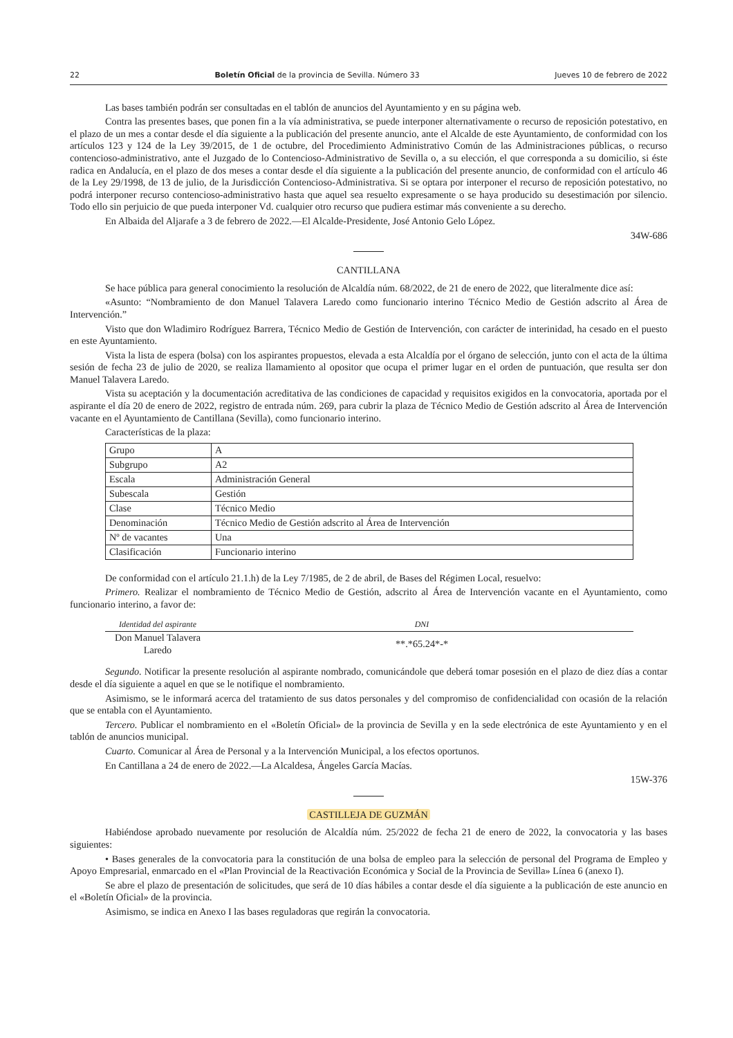22 Boletín Oficial de la provincia de Sevilla. Número 33 Jueves 10 de febrero de 2022
Las bases también podrán ser consultadas en el tablón de anuncios del Ayuntamiento y en su página web.
Contra las presentes bases, que ponen fin a la vía administrativa, se puede interponer alternativamente o recurso de reposición potestativo, en el plazo de un mes a contar desde el día siguiente a la publicación del presente anuncio, ante el Alcalde de este Ayuntamiento, de conformidad con los artículos 123 y 124 de la Ley 39/2015, de 1 de octubre, del Procedimiento Administrativo Común de las Administraciones públicas, o recurso contencioso-administrativo, ante el Juzgado de lo Contencioso-Administrativo de Sevilla o, a su elección, el que corresponda a su domicilio, si éste radica en Andalucía, en el plazo de dos meses a contar desde el día siguiente a la publicación del presente anuncio, de conformidad con el artículo 46 de la Ley 29/1998, de 13 de julio, de la Jurisdicción Contencioso-Administrativa. Si se optara por interponer el recurso de reposición potestativo, no podrá interponer recurso contencioso-administrativo hasta que aquel sea resuelto expresamente o se haya producido su desestimación por silencio. Todo ello sin perjuicio de que pueda interponer Vd. cualquier otro recurso que pudiera estimar más conveniente a su derecho.
En Albaida del Aljarafe a 3 de febrero de 2022.—El Alcalde-Presidente, José Antonio Gelo López.
34W-686
CANTILLANA
Se hace pública para general conocimiento la resolución de Alcaldía núm. 68/2022, de 21 de enero de 2022, que literalmente dice así:
«Asunto: “Nombramiento de don Manuel Talavera Laredo como funcionario interino Técnico Medio de Gestión adscrito al Área de Intervención.”
Visto que don Wladimiro Rodríguez Barrera, Técnico Medio de Gestión de Intervención, con carácter de interinidad, ha cesado en el puesto en este Ayuntamiento.
Vista la lista de espera (bolsa) con los aspirantes propuestos, elevada a esta Alcaldía por el órgano de selección, junto con el acta de la última sesión de fecha 23 de julio de 2020, se realiza llamamiento al opositor que ocupa el primer lugar en el orden de puntuación, que resulta ser don Manuel Talavera Laredo.
Vista su aceptación y la documentación acreditativa de las condiciones de capacidad y requisitos exigidos en la convocatoria, aportada por el aspirante el día 20 de enero de 2022, registro de entrada núm. 269, para cubrir la plaza de Técnico Medio de Gestión adscrito al Área de Intervención vacante en el Ayuntamiento de Cantillana (Sevilla), como funcionario interino.
Características de la plaza:
| Grupo | A |
| Subgrupo | A2 |
| Escala | Administración General |
| Subescala | Gestión |
| Clase | Técnico Medio |
| Denominación | Técnico Medio de Gestión adscrito al Área de Intervención |
| Nº de vacantes | Una |
| Clasificación | Funcionario interino |
De conformidad con el artículo 21.1.h) de la Ley 7/1985, de 2 de abril, de Bases del Régimen Local, resuelvo:
Primero. Realizar el nombramiento de Técnico Medio de Gestión, adscrito al Área de Intervención vacante en el Ayuntamiento, como funcionario interino, a favor de:
| Identidad del aspirante | DNI |
| --- | --- |
| Don Manuel Talavera Laredo | **.*65.24*-* |
Segundo. Notificar la presente resolución al aspirante nombrado, comunicándole que deberá tomar posesión en el plazo de diez días a contar desde el día siguiente a aquel en que se le notifique el nombramiento.
Asimismo, se le informará acerca del tratamiento de sus datos personales y del compromiso de confidencialidad con ocasión de la relación que se entabla con el Ayuntamiento.
Tercero. Publicar el nombramiento en el «Boletín Oficial» de la provincia de Sevilla y en la sede electrónica de este Ayuntamiento y en el tablón de anuncios municipal.
Cuarto. Comunicar al Área de Personal y a la Intervención Municipal, a los efectos oportunos.
En Cantillana a 24 de enero de 2022.—La Alcaldesa, Ángeles García Macías.
15W-376
CASTILLEJA DE GUZMÁN
Habiéndose aprobado nuevamente por resolución de Alcaldía núm. 25/2022 de fecha 21 de enero de 2022, la convocatoria y las bases siguientes:
• Bases generales de la convocatoria para la constitución de una bolsa de empleo para la selección de personal del Programa de Empleo y Apoyo Empresarial, enmarcado en el «Plan Provincial de la Reactivación Económica y Social de la Provincia de Sevilla» Línea 6 (anexo I).
Se abre el plazo de presentación de solicitudes, que será de 10 días hábiles a contar desde el día siguiente a la publicación de este anuncio en el «Boletín Oficial» de la provincia.
Asimismo, se indica en Anexo I las bases reguladoras que regirán la convocatoria.